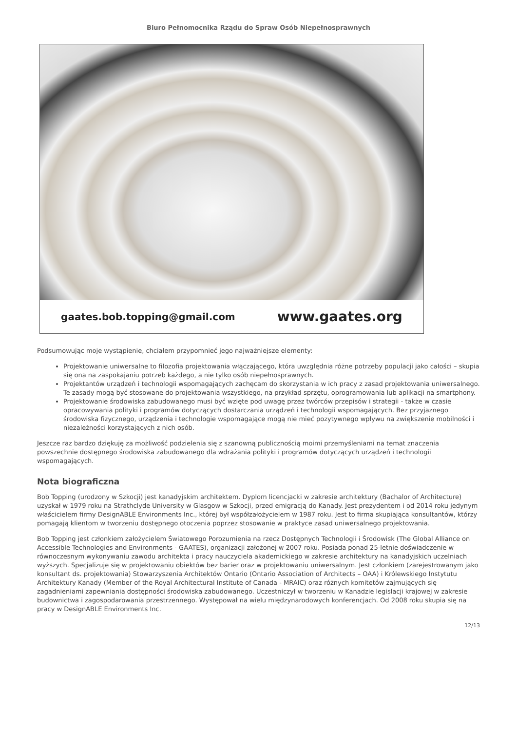Biuro Pełnomocnika Rządu do Spraw Osób Niepełnosprawnych
gaates.bob.topping@gmail.com www.gaates.org
Podsumowując moje wystąpienie, chciałem przypomnieć jego najważniejsze elementy:
Projektowanie uniwersalne to filozofia projektowania włączającego, która uwzględnia różne potrzeby populacji jako całości – skupia się ona na zaspokajaniu potrzeb każdego, a nie tylko osób niepełnosprawnych.
Projektantów urządzeń i technologii wspomagających zachęcam do skorzystania w ich pracy z zasad projektowania uniwersalnego. Te zasady mogą być stosowane do projektowania wszystkiego, na przykład sprzętu, oprogramowania lub aplikacji na smartphony.
Projektowanie środowiska zabudowanego musi być wzięte pod uwagę przez twórców przepisów i strategii - także w czasie opracowywania polityki i programów dotyczących dostarczania urządzeń i technologii wspomagających. Bez przyjaznego środowiska fizycznego, urządzenia i technologie wspomagające mogą nie mieć pozytywnego wpływu na zwiększenie mobilności i niezależności korzystających z nich osób.
Jeszcze raz bardzo dziękuję za możliwość podzielenia się z szanowną publicznością moimi przemyśleniami na temat znaczenia powszechnie dostępnego środowiska zabudowanego dla wdrażania polityki i programów dotyczących urządzeń i technologii wspomagających.
Nota biograficzna
Bob Topping (urodzony w Szkocji) jest kanadyjskim architektem. Dyplom licencjacki w zakresie architektury (Bachalor of Architecture) uzyskał w 1979 roku na Strathclyde University w Glasgow w Szkocji, przed emigracją do Kanady. Jest prezydentem i od 2014 roku jedynym właścicielem firmy DesignABLE Environments Inc., której był współzałożycielem w 1987 roku. Jest to firma skupiająca konsultantów, którzy pomagają klientom w tworzeniu dostępnego otoczenia poprzez stosowanie w praktyce zasad uniwersalnego projektowania.
Bob Topping jest członkiem założycielem Światowego Porozumienia na rzecz Dostępnych Technologii i Środowisk (The Global Alliance on Accessible Technologies and Environments - GAATES), organizacji założonej w 2007 roku. Posiada ponad 25-letnie doświadczenie w równoczesnym wykonywaniu zawodu architekta i pracy nauczyciela akademickiego w zakresie architektury na kanadyjskich uczelniach wyższych. Specjalizuje się w projektowaniu obiektów bez barier oraz w projektowaniu uniwersalnym. Jest członkiem (zarejestrowanym jako konsultant ds. projektowania) Stowarzyszenia Architektów Ontario (Ontario Association of Architects – OAA) i Królewskiego Instytutu Architektury Kanady (Member of the Royal Architectural Institute of Canada - MRAIC) oraz różnych komitetów zajmujących się zagadnieniami zapewniania dostępności środowiska zabudowanego. Uczestniczył w tworzeniu w Kanadzie legislacji krajowej w zakresie budownictwa i zagospodarowania przestrzennego. Występował na wielu międzynarodowych konferencjach. Od 2008 roku skupia się na pracy w DesignABLE Environments Inc.
12/13